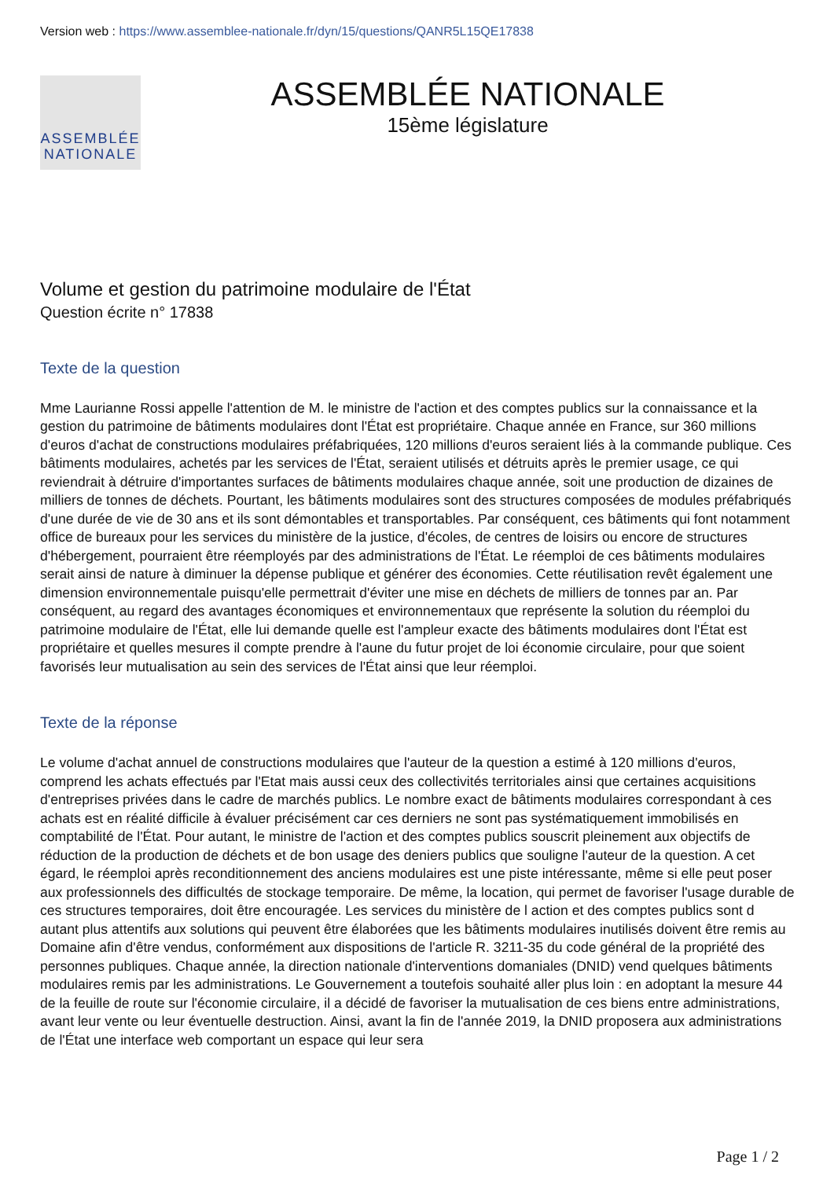Version web : https://www.assemblee-nationale.fr/dyn/15/questions/QANR5L15QE17838
ASSEMBLÉE
NATIONALE
ASSEMBLÉE NATIONALE
15ème législature
Volume et gestion du patrimoine modulaire de l'État
Question écrite n° 17838
Texte de la question
Mme Laurianne Rossi appelle l'attention de M. le ministre de l'action et des comptes publics sur la connaissance et la gestion du patrimoine de bâtiments modulaires dont l'État est propriétaire. Chaque année en France, sur 360 millions d'euros d'achat de constructions modulaires préfabriquées, 120 millions d'euros seraient liés à la commande publique. Ces bâtiments modulaires, achetés par les services de l'État, seraient utilisés et détruits après le premier usage, ce qui reviendrait à détruire d'importantes surfaces de bâtiments modulaires chaque année, soit une production de dizaines de milliers de tonnes de déchets. Pourtant, les bâtiments modulaires sont des structures composées de modules préfabriqués d'une durée de vie de 30 ans et ils sont démontables et transportables. Par conséquent, ces bâtiments qui font notamment office de bureaux pour les services du ministère de la justice, d'écoles, de centres de loisirs ou encore de structures d'hébergement, pourraient être réemployés par des administrations de l'État. Le réemploi de ces bâtiments modulaires serait ainsi de nature à diminuer la dépense publique et générer des économies. Cette réutilisation revêt également une dimension environnementale puisqu'elle permettrait d'éviter une mise en déchets de milliers de tonnes par an. Par conséquent, au regard des avantages économiques et environnementaux que représente la solution du réemploi du patrimoine modulaire de l'État, elle lui demande quelle est l'ampleur exacte des bâtiments modulaires dont l'État est propriétaire et quelles mesures il compte prendre à l'aune du futur projet de loi économie circulaire, pour que soient favorisés leur mutualisation au sein des services de l'État ainsi que leur réemploi.
Texte de la réponse
Le volume d'achat annuel de constructions modulaires que l'auteur de la question a estimé à 120 millions d'euros, comprend les achats effectués par l'Etat mais aussi ceux des collectivités territoriales ainsi que certaines acquisitions d'entreprises privées dans le cadre de marchés publics. Le nombre exact de bâtiments modulaires correspondant à ces achats est en réalité difficile à évaluer précisément car ces derniers ne sont pas systématiquement immobilisés en comptabilité de l'État. Pour autant, le ministre de l'action et des comptes publics souscrit pleinement aux objectifs de réduction de la production de déchets et de bon usage des deniers publics que souligne l'auteur de la question. A cet égard, le réemploi après reconditionnement des anciens modulaires est une piste intéressante, même si elle peut poser aux professionnels des difficultés de stockage temporaire. De même, la location, qui permet de favoriser l'usage durable de ces structures temporaires, doit être encouragée. Les services du ministère de l action et des comptes publics sont d autant plus attentifs aux solutions qui peuvent être élaborées que les bâtiments modulaires inutilisés doivent être remis au Domaine afin d'être vendus, conformément aux dispositions de l'article R. 3211-35 du code général de la propriété des personnes publiques. Chaque année, la direction nationale d'interventions domaniales (DNID) vend quelques bâtiments modulaires remis par les administrations. Le Gouvernement a toutefois souhaité aller plus loin : en adoptant la mesure 44 de la feuille de route sur l'économie circulaire, il a décidé de favoriser la mutualisation de ces biens entre administrations, avant leur vente ou leur éventuelle destruction. Ainsi, avant la fin de l'année 2019, la DNID proposera aux administrations de l'État une interface web comportant un espace qui leur sera
Page 1 / 2